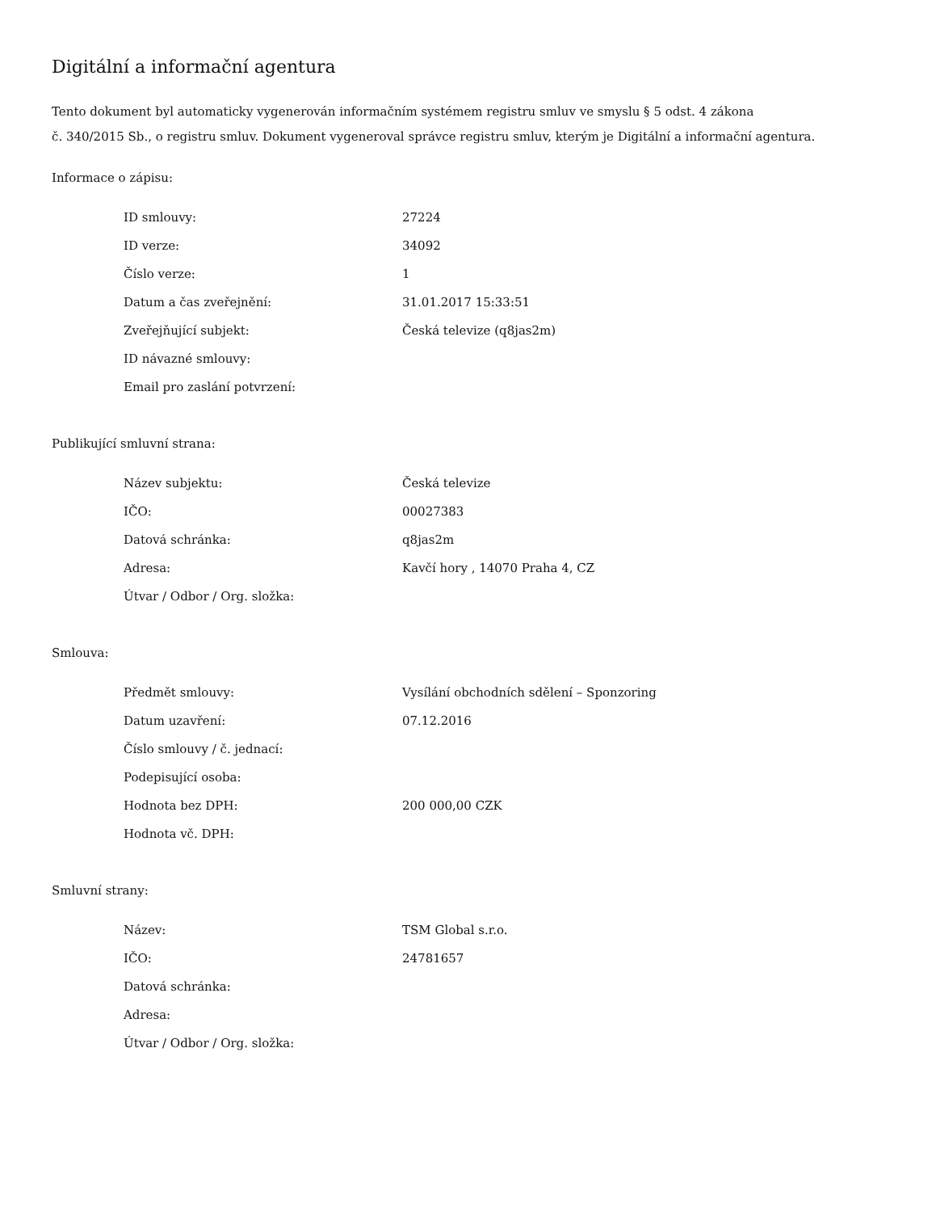Digitální a informační agentura
Tento dokument byl automaticky vygenerován informačním systémem registru smluv ve smyslu § 5 odst. 4 zákona
č. 340/2015 Sb., o registru smluv. Dokument vygeneroval správce registru smluv, kterým je Digitální a informační agentura.
Informace o zápisu:
| ID smlouvy: | 27224 |
| ID verze: | 34092 |
| Číslo verze: | 1 |
| Datum a čas zveřejnění: | 31.01.2017 15:33:51 |
| Zveřejňující subjekt: | Česká televize (q8jas2m) |
| ID návazné smlouvy: | |
| Email pro zaslání potvrzení: | |
Publikující smluvní strana:
| Název subjektu: | Česká televize |
| IČO: | 00027383 |
| Datová schránka: | q8jas2m |
| Adresa: | Kavčí hory , 14070 Praha 4, CZ |
| Útvar / Odbor / Org. složka: | |
Smlouva:
| Předmět smlouvy: | Vysílání obchodních sdělení – Sponzoring |
| Datum uzavření: | 07.12.2016 |
| Číslo smlouvy / č. jednací: | |
| Podepisující osoba: | |
| Hodnota bez DPH: | 200 000,00 CZK |
| Hodnota vč. DPH: | |
Smluvní strany:
| Název: | TSM Global s.r.o. |
| IČO: | 24781657 |
| Datová schránka: | |
| Adresa: | |
| Útvar / Odbor / Org. složka: | |